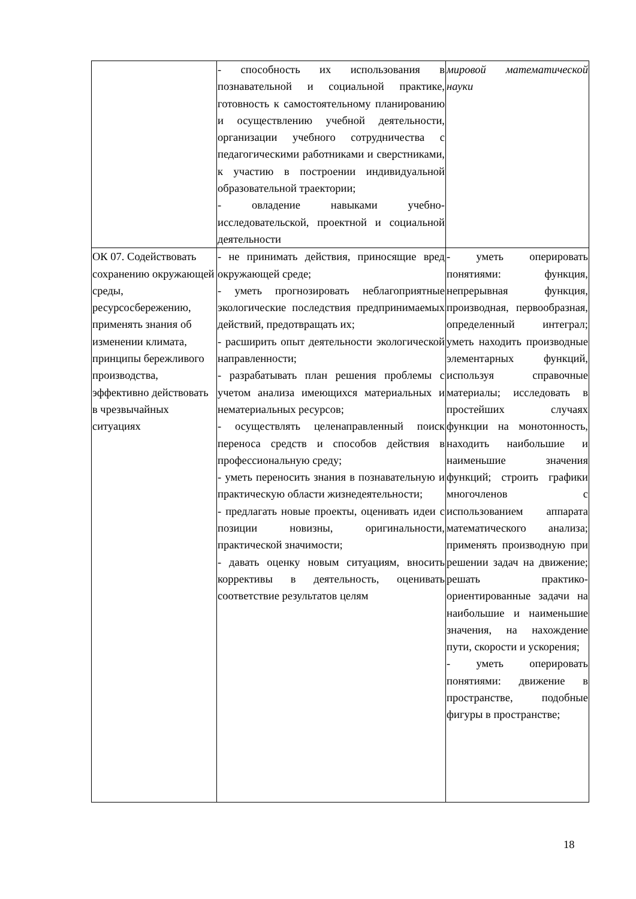| | - способность их использования в познавательной и социальной практике, готовность к самостоятельному планированию и осуществлению учебной деятельности, организации учебного сотрудничества с педагогическими работниками и сверстниками, к участию в построении индивидуальной образовательной траектории; - овладение навыками учебно-исследовательской, проектной и социальной деятельности | мировой математической науки |
| ОК 07. Содействовать сохранению окружающей среды, ресурсосбережению, применять знания об изменении климата, принципы бережливого производства, эффективно действовать в чрезвычайных ситуациях | - не принимать действия, приносящие вред окружающей среде; - уметь прогнозировать неблагоприятные экологические последствия предпринимаемых действий, предотвращать их; - расширить опыт деятельности экологической направленности; - разрабатывать план решения проблемы с учетом анализа имеющихся материальных и нематериальных ресурсов; - осуществлять целенаправленный поиск переноса средств и способов действия в профессиональную среду; - уметь переносить знания в познавательную и практическую области жизнедеятельности; - предлагать новые проекты, оценивать идеи с позиции новизны, оригинальности, практической значимости; - давать оценку новым ситуациям, вносить коррективы в деятельность, оценивать соответствие результатов целям | - уметь оперировать понятиями: функция, непрерывная функция, производная, первообразная, определенный интеграл; уметь находить производные элементарных функций, используя справочные материалы; исследовать в простейших случаях функции на монотонность, находить наибольшие и наименьшие значения функций; строить графики многочленов с использованием аппарата математического анализа; применять производную при решении задач на движение; решать практико-ориентированные задачи на наибольшие и наименьшие значения, на нахождение пути, скорости и ускорения; - уметь оперировать понятиями: движение в пространстве, подобные фигуры в пространстве; |
18